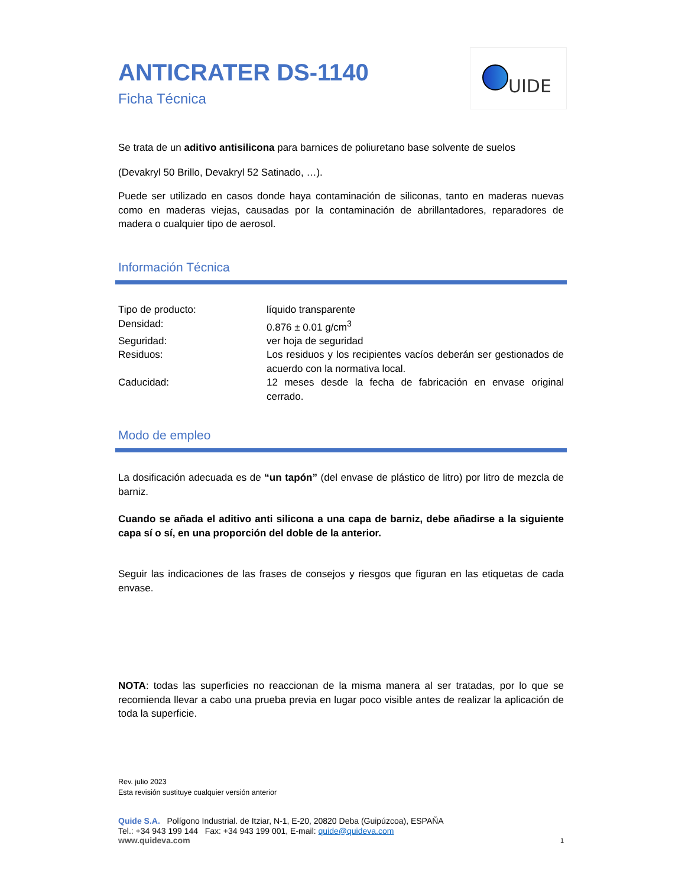UIDE
ANTICRATER DS-1140
Ficha Técnica
Se trata de un aditivo antisilicona para barnices de poliuretano base solvente de suelos
(Devakryl 50 Brillo, Devakryl 52 Satinado, …).
Puede ser utilizado en casos donde haya contaminación de siliconas, tanto en maderas nuevas como en maderas viejas, causadas por la contaminación de abrillantadores, reparadores de madera o cualquier tipo de aerosol.
Información Técnica
| Tipo de producto: | líquido transparente |
| Densidad: | 0.876 ± 0.01 g/cm<sup>3</sup> |
| Seguridad: | ver hoja de seguridad |
| Residuos: | Los residuos y los recipientes vacíos deberán ser gestionados de acuerdo con la normativa local. |
| Caducidad: | 12 meses desde la fecha de fabricación en envase original cerrado. |
Modo de empleo
La dosificación adecuada es de “un tapón” (del envase de plástico de litro) por litro de mezcla de barniz.
Cuando se añada el aditivo anti silicona a una capa de barniz, debe añadirse a la siguiente capa sí o sí, en una proporción del doble de la anterior.
Seguir las indicaciones de las frases de consejos y riesgos que figuran en las etiquetas de cada envase.
NOTA: todas las superficies no reaccionan de la misma manera al ser tratadas, por lo que se recomienda llevar a cabo una prueba previa en lugar poco visible antes de realizar la aplicación de toda la superficie.
Rev. julio 2023
Esta revisión sustituye cualquier versión anterior
Quide S.A. Polígono Industrial. de Itziar, N-1, E-20, 20820 Deba (Guipúzcoa), ESPAÑA
Tel.: +34 943 199 144 Fax: +34 943 199 001, E-mail: quide@quideva.com
www.quideva.com 1